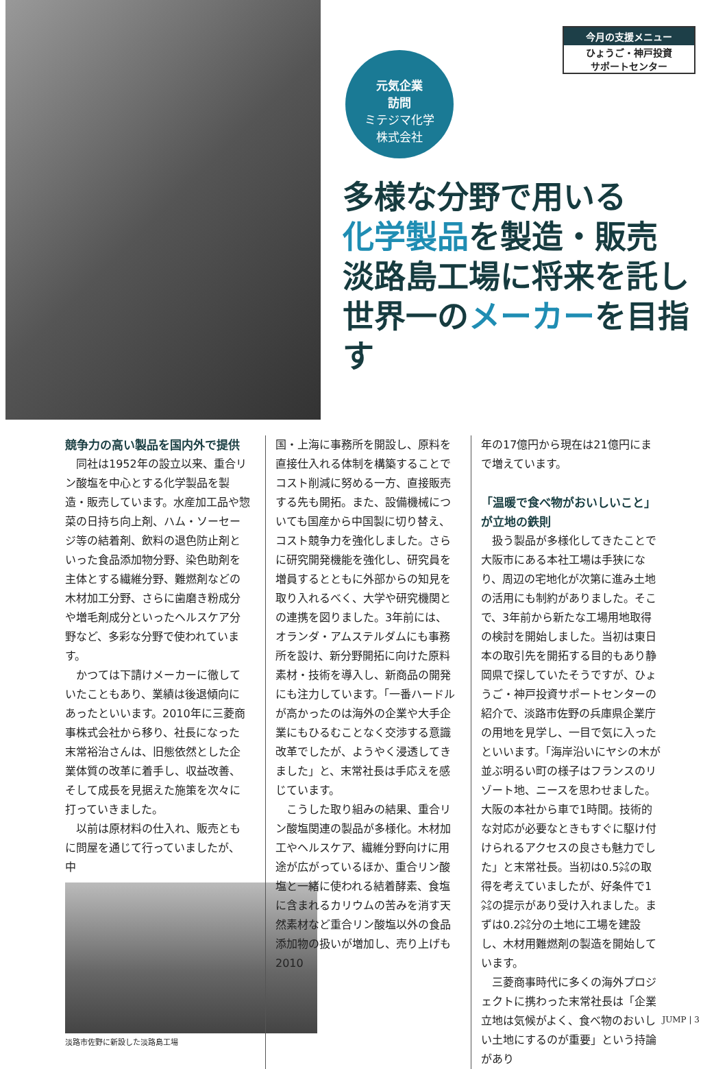今月の支援メニュー
ひょうご・神戸投資
サポートセンター
元気企業
訪問
ミテジマ化学
株式会社
多様な分野で用いる
化学製品を製造・販売
淡路島工場に将来を託し
世界一のメーカーを目指す
競争力の高い製品を国内外で提供
同社は1952年の設立以来、重合リン酸塩を中心とする化学製品を製造・販売しています。水産加工品や惣菜の日持ち向上剤、ハム・ソーセージ等の結着剤、飲料の退色防止剤といった食品添加物分野、染色助剤を主体とする繊維分野、難燃剤などの木材加工分野、さらに歯磨き粉成分や増毛剤成分といったヘルスケア分野など、多彩な分野で使われています。
かつては下請けメーカーに徹していたこともあり、業績は後退傾向にあったといいます。2010年に三菱商事株式会社から移り、社長になった末常裕治さんは、旧態依然とした企業体質の改革に着手し、収益改善、そして成長を見据えた施策を次々に打っていきました。
以前は原材料の仕入れ、販売ともに問屋を通じて行っていましたが、中
淡路市佐野に新設した淡路島工場
国・上海に事務所を開設し、原料を直接仕入れる体制を構築することでコスト削減に努める一方、直接販売する先も開拓。また、設備機械についても国産から中国製に切り替え、コスト競争力を強化しました。さらに研究開発機能を強化し、研究員を増員するとともに外部からの知見を取り入れるべく、大学や研究機関との連携を図りました。3年前には、オランダ・アムステルダムにも事務所を設け、新分野開拓に向けた原料素材・技術を導入し、新商品の開発にも注力しています。「一番ハードルが高かったのは海外の企業や大手企業にもひるむことなく交渉する意識改革でしたが、ようやく浸透してきました」と、末常社長は手応えを感じています。
こうした取り組みの結果、重合リン酸塩関連の製品が多様化。木材加工やヘルスケア、繊維分野向けに用途が広がっているほか、重合リン酸塩と一緒に使われる結着酵素、食塩に含まれるカリウムの苦みを消す天然素材など重合リン酸塩以外の食品添加物の扱いが増加し、売り上げも2010
年の17億円から現在は21億円にまで増えています。
「温暖で食べ物がおいしいこと」が立地の鉄則
扱う製品が多様化してきたことで大阪市にある本社工場は手狭になり、周辺の宅地化が次第に進み土地の活用にも制約がありました。そこで、3年前から新たな工場用地取得の検討を開始しました。当初は東日本の取引先を開拓する目的もあり静岡県で探していたそうですが、ひょうご・神戸投資サポートセンターの紹介で、淡路市佐野の兵庫県企業庁の用地を見学し、一目で気に入ったといいます。「海岸沿いにヤシの木が並ぶ明るい町の様子はフランスのリゾート地、ニースを思わせました。大阪の本社から車で1時間。技術的な対応が必要なときもすぐに駆け付けられるアクセスの良さも魅力でした」と末常社長。当初は0.5㌶の取得を考えていましたが、好条件で1㌶の提示があり受け入れました。まずは0.2㌶分の土地に工場を建設し、木材用難燃剤の製造を開始しています。
三菱商事時代に多くの海外プロジェクトに携わった末常社長は「企業立地は気候がよく、食べ物のおいしい土地にするのが重要」という持論があり
JUMP | 3